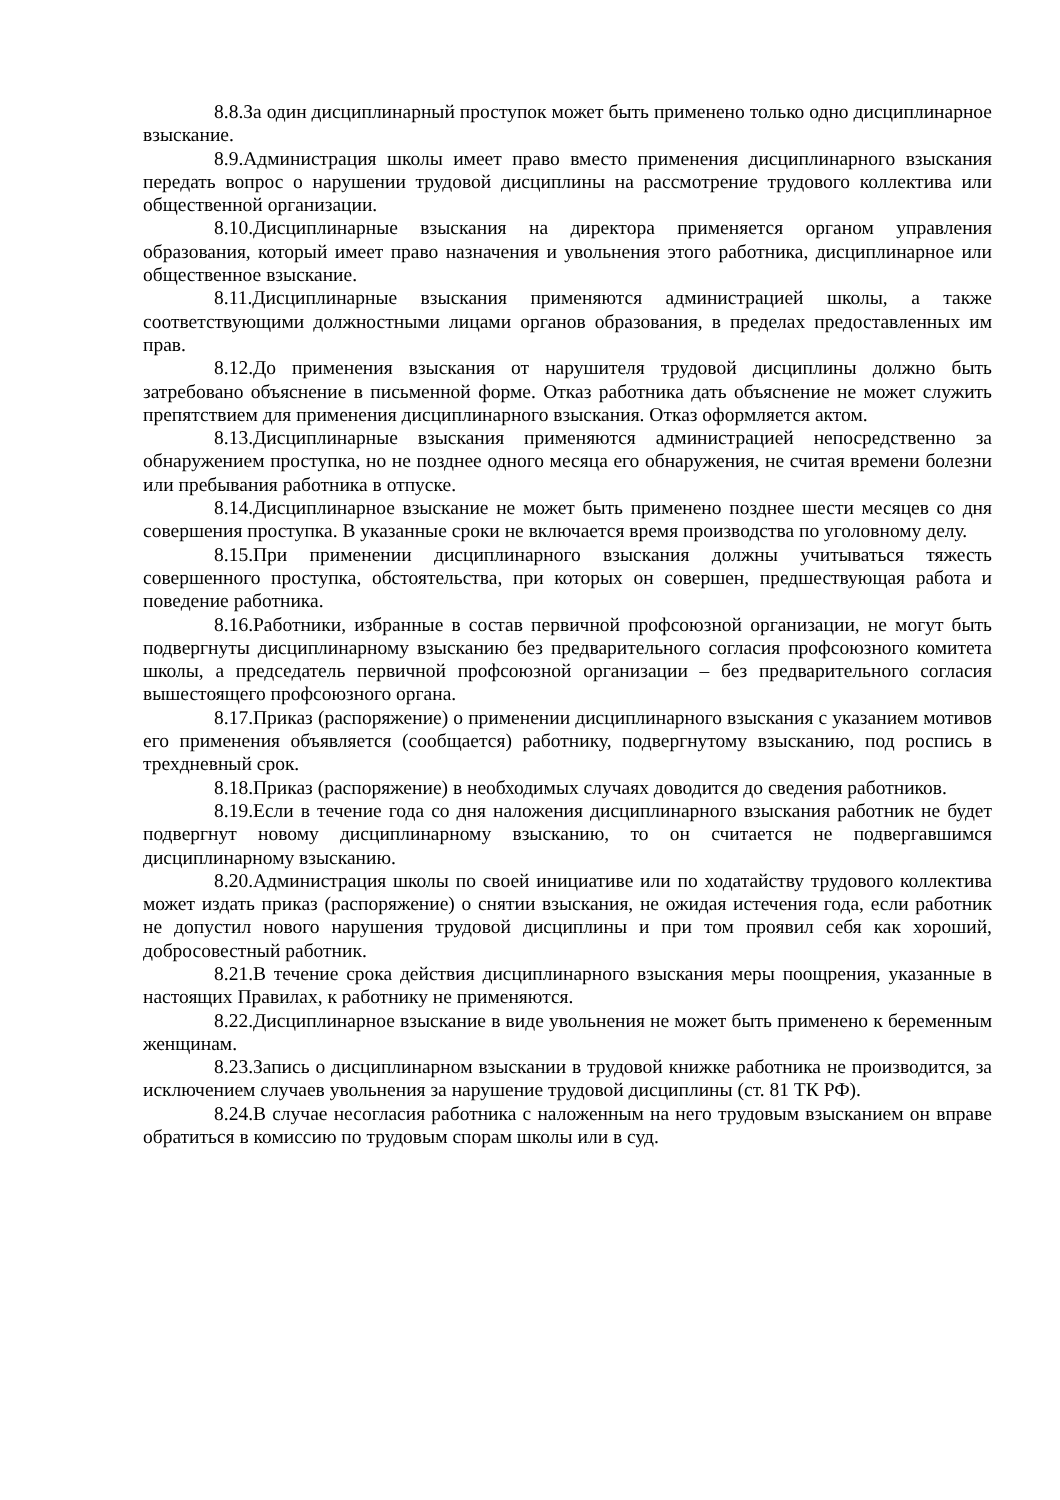8.8.За один дисциплинарный проступок может быть применено только одно дисциплинарное взыскание.
8.9.Администрация школы имеет право вместо применения дисциплинарного взыскания передать вопрос о нарушении трудовой дисциплины на рассмотрение трудового коллектива или общественной организации.
8.10.Дисциплинарные взыскания на директора применяется органом управления образования, который имеет право назначения и увольнения этого работника, дисциплинарное или общественное взыскание.
8.11.Дисциплинарные взыскания применяются администрацией школы, а также соответствующими должностными лицами органов образования, в пределах предоставленных им прав.
8.12.До применения взыскания от нарушителя трудовой дисциплины должно быть затребовано объяснение в письменной форме. Отказ работника дать объяснение не может служить препятствием для применения дисциплинарного взыскания. Отказ оформляется актом.
8.13.Дисциплинарные взыскания применяются администрацией непосредственно за обнаружением проступка, но не позднее одного месяца его обнаружения, не считая времени болезни или пребывания работника в отпуске.
8.14.Дисциплинарное взыскание не может быть применено позднее шести месяцев со дня совершения проступка. В указанные сроки не включается время производства по уголовному делу.
8.15.При применении дисциплинарного взыскания должны учитываться тяжесть совершенного проступка, обстоятельства, при которых он совершен, предшествующая работа и поведение работника.
8.16.Работники, избранные в состав первичной профсоюзной организации, не могут быть подвергнуты дисциплинарному взысканию без предварительного согласия профсоюзного комитета школы, а председатель первичной профсоюзной организации – без предварительного согласия вышестоящего профсоюзного органа.
8.17.Приказ (распоряжение) о применении дисциплинарного взыскания с указанием мотивов его применения объявляется (сообщается) работнику, подвергнутому взысканию, под роспись в трехдневный срок.
8.18.Приказ (распоряжение) в необходимых случаях доводится до сведения работников.
8.19.Если в течение года со дня наложения дисциплинарного взыскания работник не будет подвергнут новому дисциплинарному взысканию, то он считается не подвергавшимся дисциплинарному взысканию.
8.20.Администрация школы по своей инициативе или по ходатайству трудового коллектива может издать приказ (распоряжение) о снятии взыскания, не ожидая истечения года, если работник не допустил нового нарушения трудовой дисциплины и при том проявил себя как хороший, добросовестный работник.
8.21.В течение срока действия дисциплинарного взыскания меры поощрения, указанные в настоящих Правилах, к работнику не применяются.
8.22.Дисциплинарное взыскание в виде увольнения не может быть применено к беременным женщинам.
8.23.Запись о дисциплинарном взыскании в трудовой книжке работника не производится, за исключением случаев увольнения за нарушение трудовой дисциплины (ст. 81 ТК РФ).
8.24.В случае несогласия работника с наложенным на него трудовым взысканием он вправе обратиться в комиссию по трудовым спорам школы или в суд.